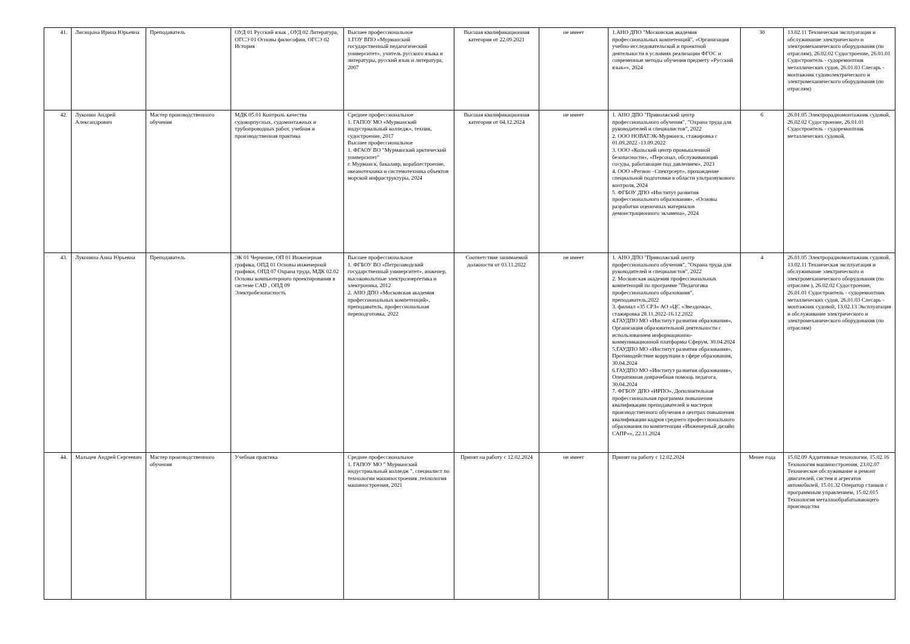| 41. | Лисицына Ирина Юрьевна | Преподаватель | ОУД 01 Русский язык , ОУД 02 Литература, ОГСЭ 01 Основы философии, ОГСЭ 02 История | Высшее профессиональное 1.ГОУ ВПО «Мурманский государственный педагогический университет», учитель русского языка и литературы, русский язык и литература, 2007 | Высшая квалификационная категория от 22.09.2021 | не имеет | 1.АНО ДПО "Московская академия профессиональных компетенций", «Организация учебно-исследовательской и проектной деятельности в условиях реализации ФГОС и современные методы обучения предмету «Русский язык»», 2024 | 30 | 13.02.11 Техническая эксплуатация и обслуживание электрического и электромеханического оборудования (по отраслям), 26.02.02 Судостроение, 26.01.01 Судостроитель - судоремонтник металлических судов, 26.01.03 Слесарь - монтажник судоволектрического и электромеханического оборудования (по отраслям) |
| 42. | Луконин Андрей Александрович | Мастер производственного обучения | МДК 05.01 Контроль качества судокорпусных, судомонтажных и трубопроводных работ, учебная и производственная практика | Среднее профессиональное 1. ГАПОУ МО «Мурманский индустриальный колледж», техник, судостроение, 2017 Высшее профессиональное 1. ФГАОУ ВО "Мурманский арктический университет" г. Мурманск, бакалавр, кораблестроение, океанотехника и системотехника объектов морской инфраструктуры, 2024 | Высшая квалификационная категория от 04.12.2024 | не имеет | 1. АНО ДПО "Приволжский центр профессионального обучения", "Охрана труда для руководителей и специалистов", 2022 2. ООО НОВАТЭК-Мурманск, стажировка с 01.09.2022 -13.09.2022 3. ООО «Кольский центр промышленной безопасности», «Персонал, обслуживающий сосуды, работающие под давлением», 2023 4. ООО «Регион –Спектрсерт», прохождение специальной подготовки в области ультразвукового контроля, 2024 5. ФГБОУ ДПО «Институт развития профессионального образования», «Основы разработки оценочных материалов демонстрационного экзамена», 2024 | 6 | 26.01.05 Электрорадиомонтажник судовой, 26.02.02 Судостроение, 26.01.01 Судостроитель - судоремонтник металлических судовой, |
| 43. | Луконина Анна Юрьевна | Преподаватель | ЭК 01 Черчение, ОП 01 Инженерная графика, ОПД 01 Основы инженерной графики, ОПД 07 Охрана труда, МДК 02.02 Основы компьютерного проектирования в системе CAD , ОПД 09 Электробезопасность | Высшее профессиональное 1. ФГБОУ ВО «Петрозаводский государственный университет», инженер, высоковольтные электроэнергетика и электроника, 2012 2. АНО ДПО «Московская академия профессиональных компетенций», преподаватель, профессиональная переподготовка, 2022 | Соответствие занимаемой должности от 03.11.2022 | не имеет | 1. АНО ДПО "Приволжский центр профессионального обучения", "Охрана труда для руководителей и специалистов", 2022 2. Московская академия профессиональных компетенций по программе "Педагогика профессионального образования", преподаватель,2022 3. филиал «35 СРЗ» АО «ЦС «Звездочка», стажировка 28.11.2022-16.12.2022 4.ГАУДПО МО «Институт развития образования», Организация образовательной деятельности с использованием информационно-коммуникационной платформы Сферум, 30.04.2024 5.ГАУДПО МО «Институт развития образования», Противодействие коррупции в сфере образования, 30.04.2024 6.ГАУДПО МО «Институт развития образования», Оперативная доврачебная помощь педагога, 30.04.2024 7. ФГБОУ ДПО «ИРПО», Дополнительная профессиональная программа повышения квалификации преподавателей и мастеров производственного обучения в центрах повышения квалификации кадров среднего профессионального образования по компетенции «Инженерный дизайн САПР»», 22.11.2024 | 4 | 26.01.05 Электрорадиомонтажник судовой, 13.02.11 Техническая эксплуатация и обслуживание электрического и электромеханического оборудования (по отраслям ), 26.02.02 Судостроение, 26.01.01 Судостроитель - судоремонтник металлических судов, 26.01.03 Слесарь - монтажник судовой, 13.02.13 Эксплуатация и обслуживание электрического и электромеханического оборудования (по отраслям) |
| 44. | Мальцев Андрей Сергеевич | Мастер производственного обучения | Учебная практика | Среднее профессиональное 1. ГАПОУ МО " Мурманский индустриальный колледж ", специалист по технологии машиностроения ,технология машиностроения, 2021 | Принят на работу с 12.02.2024 | не имеет | Принят на работу с 12.02.2024 | Менее года | 15.02.09 Аддитивные технологии, 15.02.16 Технология машиностроения, 23.02.07 Техническое обслуживание и ремонт двигателей, систем и агрегатов автомобилей, 15.01.32 Оператор станков с программным управлением, 15.02.015 Технология металлообрабатывающего производства |